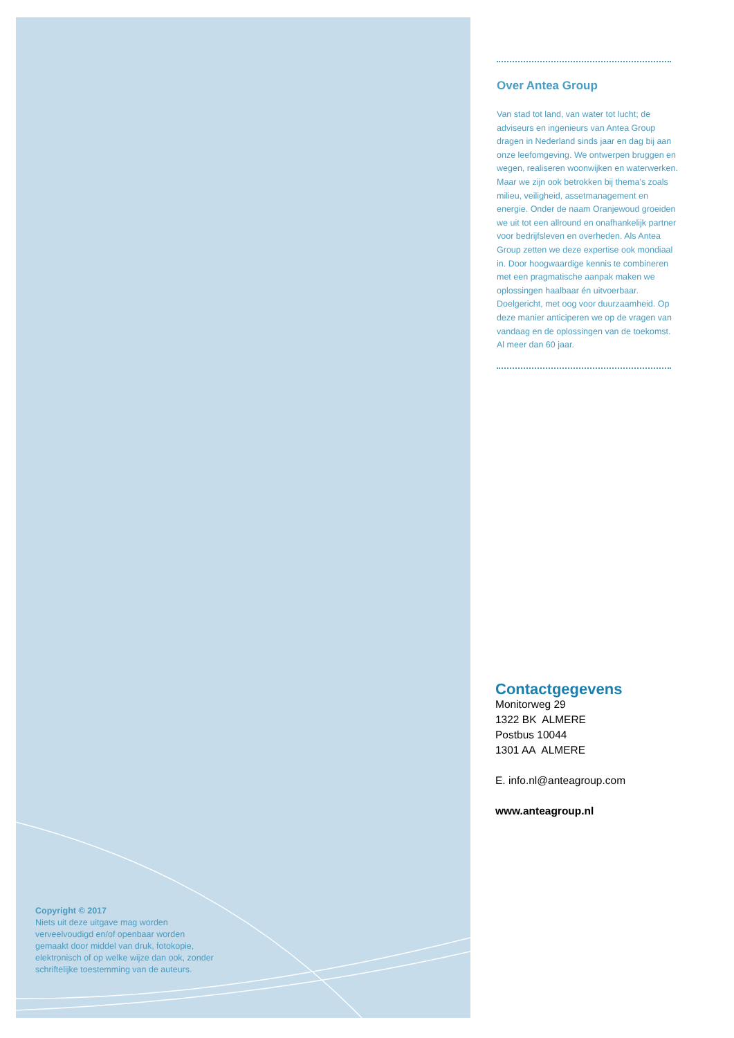Copyright © 2017
Niets uit deze uitgave mag worden verveelvoudigd en/of openbaar worden gemaakt door middel van druk, fotokopie, elektronisch of op welke wijze dan ook, zonder schriftelijke toestemming van de auteurs.
Over Antea Group
Van stad tot land, van water tot lucht; de adviseurs en ingenieurs van Antea Group dragen in Nederland sinds jaar en dag bij aan onze leefomgeving. We ontwerpen bruggen en wegen, realiseren woonwijken en waterwerken. Maar we zijn ook betrokken bij thema’s zoals milieu, veiligheid, assetmanagement en energie. Onder de naam Oranjewoud groeiden we uit tot een allround en onafhankelijk partner voor bedrijfsleven en overheden. Als Antea Group zetten we deze expertise ook mondiaal in. Door hoogwaardige kennis te combineren met een pragmatische aanpak maken we oplossingen haalbaar én uitvoerbaar. Doelgericht, met oog voor duurzaamheid. Op deze manier anticiperen we op de vragen van vandaag en de oplossingen van de toekomst. Al meer dan 60 jaar.
Contactgegevens
Monitorweg 29
1322 BK ALMERE
Postbus 10044
1301 AA ALMERE
E. info.nl@anteagroup.com
www.anteagroup.nl